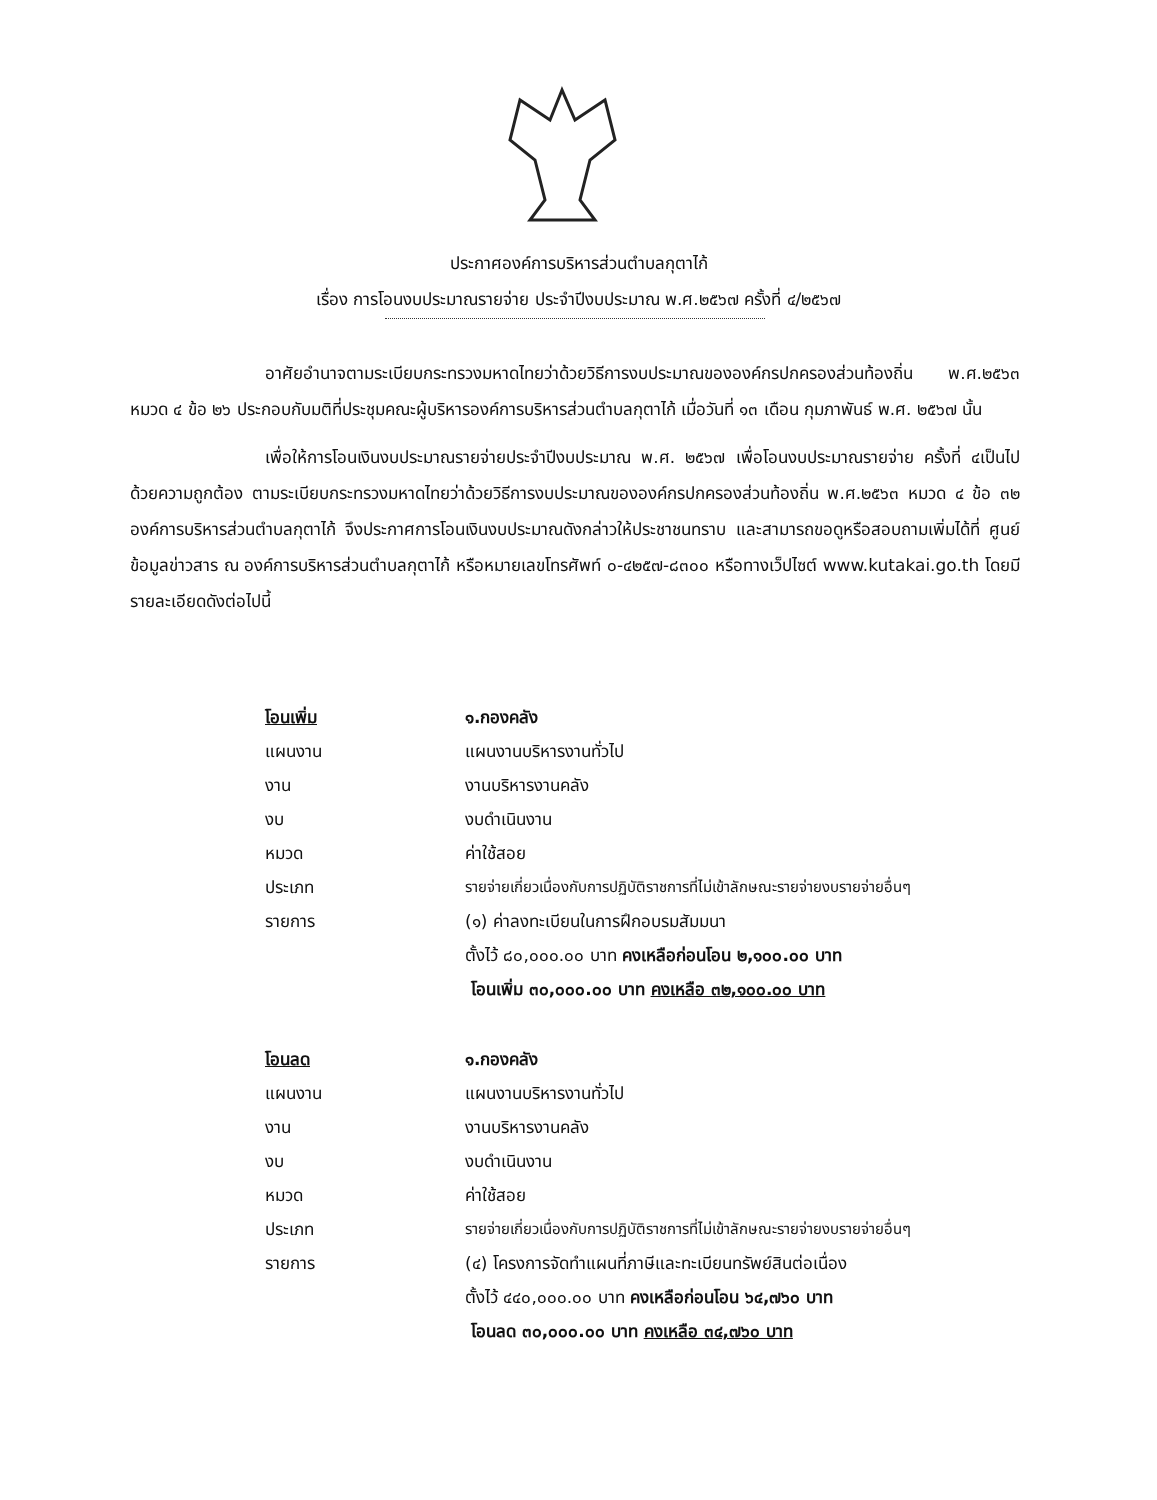ประกาศองค์การบริหารส่วนตำบลกุตาไก้
เรื่อง การโอนงบประมาณรายจ่าย ประจำปีงบประมาณ พ.ศ.๒๕๖๗ ครั้งที่ ๔/๒๕๖๗
อาศัยอำนาจตามระเบียบกระทรวงมหาดไทยว่าด้วยวิธีการงบประมาณขององค์กรปกครองส่วนท้องถิ่น พ.ศ.๒๕๖๓ หมวด ๔ ข้อ ๒๖ ประกอบกับมติที่ประชุมคณะผู้บริหารองค์การบริหารส่วนตำบลกุตาไก้ เมื่อวันที่ ๑๓ เดือน กุมภาพันธ์ พ.ศ. ๒๕๖๗ นั้น
เพื่อให้การโอนเงินงบประมาณรายจ่ายประจำปีงบประมาณ พ.ศ. ๒๕๖๗ เพื่อโอนงบประมาณรายจ่าย ครั้งที่ ๔เป็นไปด้วยความถูกต้อง ตามระเบียบกระทรวงมหาดไทยว่าด้วยวิธีการงบประมาณขององค์กรปกครองส่วนท้องถิ่น พ.ศ.๒๕๖๓ หมวด ๔ ข้อ ๓๒ องค์การบริหารส่วนตำบลกุตาไก้ จึงประกาศการโอนเงินงบประมาณดังกล่าวให้ประชาชนทราบ และสามารถขอดูหรือสอบถามเพิ่มได้ที่ ศูนย์ข้อมูลข่าวสาร ณ องค์การบริหารส่วนตำบลกุตาไก้ หรือหมายเลขโทรศัพท์ ๐-๔๒๕๗-๘๓๐๐ หรือทางเว็ปไซต์ www.kutakai.go.th โดยมีรายละเอียดดังต่อไปนี้
โอนเพิ่ม ๑.กองคลัง
แผนงาน แผนงานบริหารงานทั่วไป
งาน งานบริหารงานคลัง
งบ งบดำเนินงาน
หมวด ค่าใช้สอย
ประเภท รายจ่ายเกี่ยวเนื่องกับการปฏิบัติราชการที่ไม่เข้าลักษณะรายจ่ายงบรายจ่ายอื่นๆ
รายการ (๑) ค่าลงทะเบียนในการฝึกอบรมสัมมนา
ตั้งไว้ ๘๐,๐๐๐.๐๐ บาท คงเหลือก่อนโอน ๒,๑๐๐.๐๐ บาท
โอนเพิ่ม ๓๐,๐๐๐.๐๐ บาท คงเหลือ ๓๒,๑๐๐.๐๐ บาท
โอนลด ๑.กองคลัง
แผนงาน แผนงานบริหารงานทั่วไป
งาน งานบริหารงานคลัง
งบ งบดำเนินงาน
หมวด ค่าใช้สอย
ประเภท รายจ่ายเกี่ยวเนื่องกับการปฏิบัติราชการที่ไม่เข้าลักษณะรายจ่ายงบรายจ่ายอื่นๆ
รายการ (๔) โครงการจัดทำแผนที่ภาษีและทะเบียนทรัพย์สินต่อเนื่อง
ตั้งไว้ ๔๔๐,๐๐๐.๐๐ บาท คงเหลือก่อนโอน ๖๔,๗๖๐ บาท
โอนลด ๓๐,๐๐๐.๐๐ บาท คงเหลือ ๓๔,๗๖๐ บาท